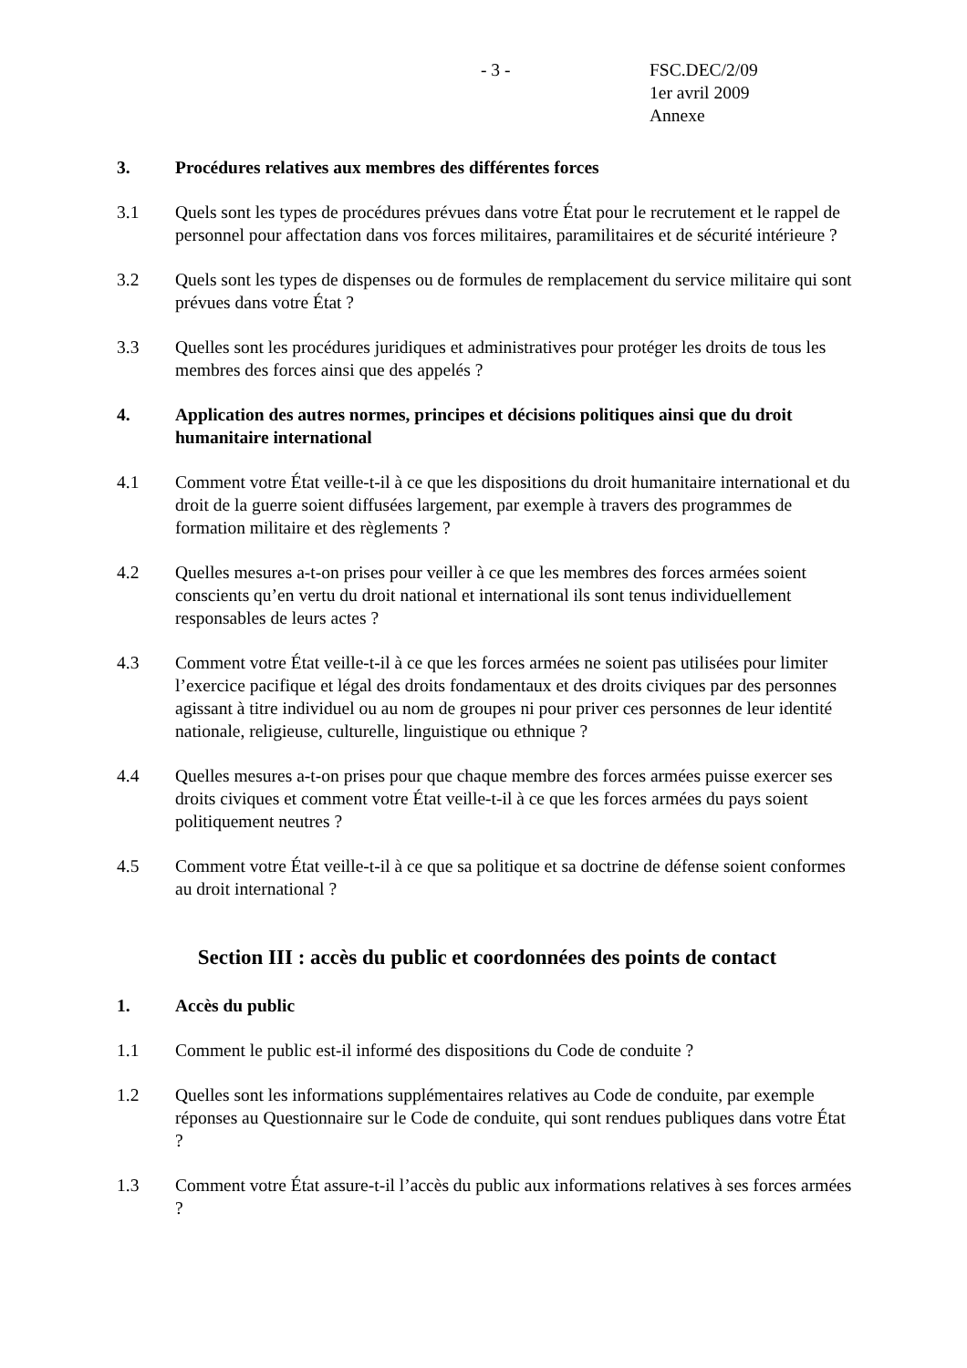- 3 - FSC.DEC/2/09
1er avril 2009
Annexe
3. Procédures relatives aux membres des différentes forces
3.1 Quels sont les types de procédures prévues dans votre État pour le recrutement et le rappel de personnel pour affectation dans vos forces militaires, paramilitaires et de sécurité intérieure ?
3.2 Quels sont les types de dispenses ou de formules de remplacement du service militaire qui sont prévues dans votre État ?
3.3 Quelles sont les procédures juridiques et administratives pour protéger les droits de tous les membres des forces ainsi que des appelés ?
4. Application des autres normes, principes et décisions politiques ainsi que du droit humanitaire international
4.1 Comment votre État veille-t-il à ce que les dispositions du droit humanitaire international et du droit de la guerre soient diffusées largement, par exemple à travers des programmes de formation militaire et des règlements ?
4.2 Quelles mesures a-t-on prises pour veiller à ce que les membres des forces armées soient conscients qu’en vertu du droit national et international ils sont tenus individuellement responsables de leurs actes ?
4.3 Comment votre État veille-t-il à ce que les forces armées ne soient pas utilisées pour limiter l’exercice pacifique et légal des droits fondamentaux et des droits civiques par des personnes agissant à titre individuel ou au nom de groupes ni pour priver ces personnes de leur identité nationale, religieuse, culturelle, linguistique ou ethnique ?
4.4 Quelles mesures a-t-on prises pour que chaque membre des forces armées puisse exercer ses droits civiques et comment votre État veille-t-il à ce que les forces armées du pays soient politiquement neutres ?
4.5 Comment votre État veille-t-il à ce que sa politique et sa doctrine de défense soient conformes au droit international ?
Section III : accès du public et coordonnées des points de contact
1. Accès du public
1.1 Comment le public est-il informé des dispositions du Code de conduite ?
1.2 Quelles sont les informations supplémentaires relatives au Code de conduite, par exemple réponses au Questionnaire sur le Code de conduite, qui sont rendues publiques dans votre État ?
1.3 Comment votre État assure-t-il l’accès du public aux informations relatives à ses forces armées ?